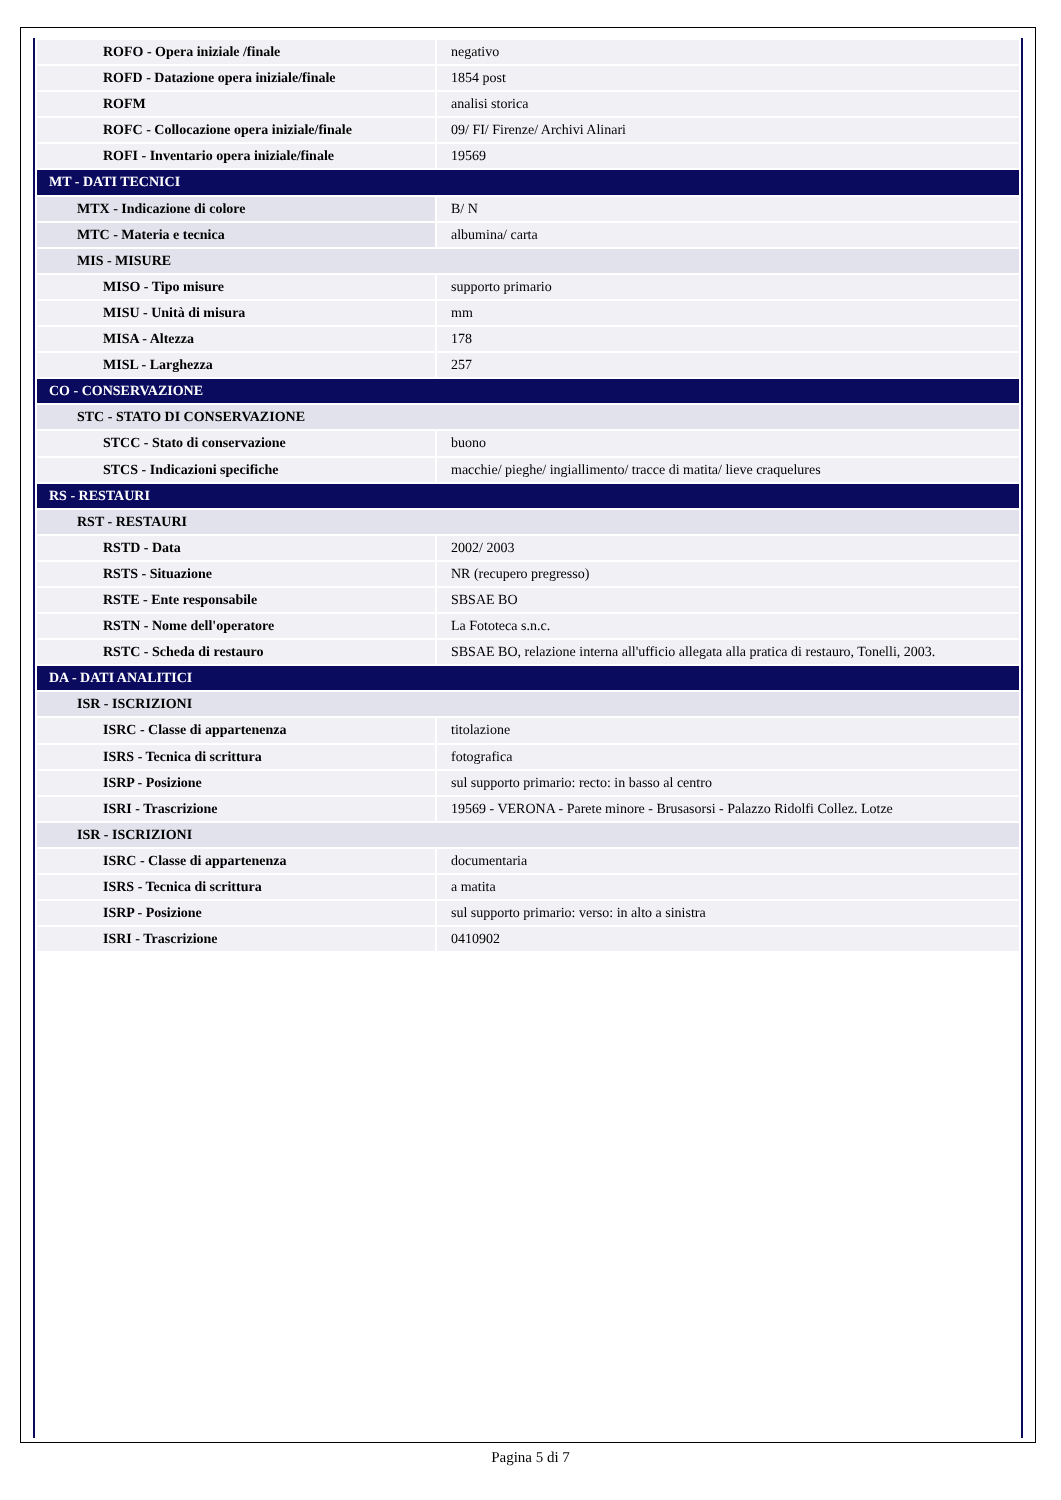| ROFO - Opera iniziale /finale | negativo |
| ROFD - Datazione opera iniziale/finale | 1854 post |
| ROFM | analisi storica |
| ROFC - Collocazione opera iniziale/finale | 09/ FI/ Firenze/ Archivi Alinari |
| ROFI - Inventario opera iniziale/finale | 19569 |
| MT - DATI TECNICI | |
| MTX - Indicazione di colore | B/ N |
| MTC - Materia e tecnica | albumina/ carta |
| MIS - MISURE | |
| MISO - Tipo misure | supporto primario |
| MISU - Unità di misura | mm |
| MISA - Altezza | 178 |
| MISL - Larghezza | 257 |
| CO - CONSERVAZIONE | |
| STC - STATO DI CONSERVAZIONE | |
| STCC - Stato di conservazione | buono |
| STCS - Indicazioni specifiche | macchie/ pieghe/ ingiallimento/ tracce di matita/ lieve craquelures |
| RS - RESTAURI | |
| RST - RESTAURI | |
| RSTD - Data | 2002/ 2003 |
| RSTS - Situazione | NR (recupero pregresso) |
| RSTE - Ente responsabile | SBSAE BO |
| RSTN - Nome dell'operatore | La Fototeca s.n.c. |
| RSTC - Scheda di restauro | SBSAE BO, relazione interna all'ufficio allegata alla pratica di restauro, Tonelli, 2003. |
| DA - DATI ANALITICI | |
| ISR - ISCRIZIONI | |
| ISRC - Classe di appartenenza | titolazione |
| ISRS - Tecnica di scrittura | fotografica |
| ISRP - Posizione | sul supporto primario: recto: in basso al centro |
| ISRI - Trascrizione | 19569 - VERONA - Parete minore - Brusasorsi - Palazzo Ridolfi Collez. Lotze |
| ISR - ISCRIZIONI | |
| ISRC - Classe di appartenenza | documentaria |
| ISRS - Tecnica di scrittura | a matita |
| ISRP - Posizione | sul supporto primario: verso: in alto a sinistra |
| ISRI - Trascrizione | 0410902 |
Pagina 5 di 7